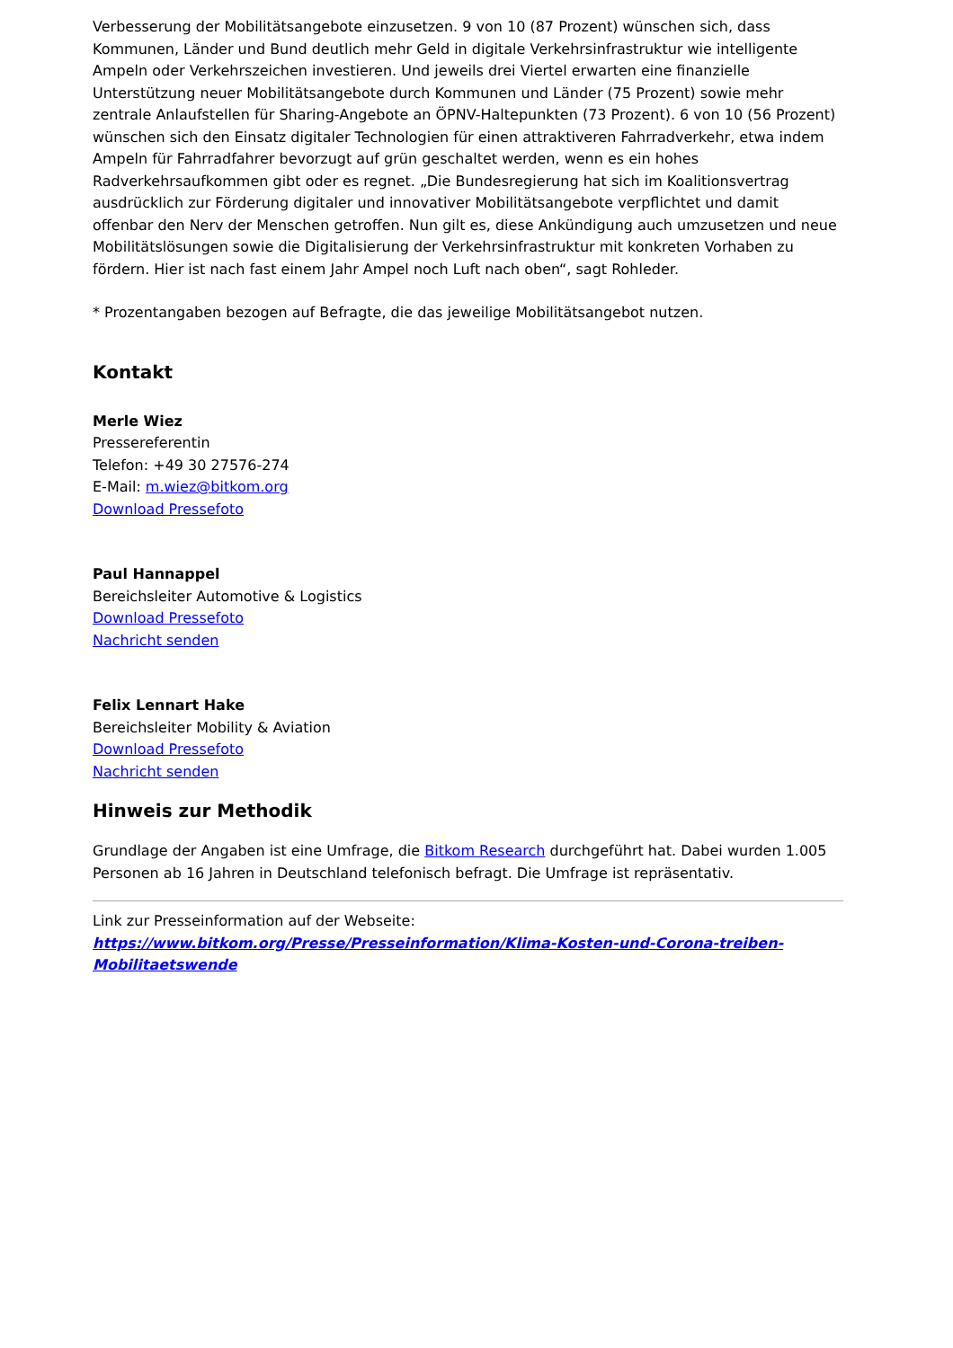Verbesserung der Mobilitätsangebote einzusetzen. 9 von 10 (87 Prozent) wünschen sich, dass Kommunen, Länder und Bund deutlich mehr Geld in digitale Verkehrsinfrastruktur wie intelligente Ampeln oder Verkehrszeichen investieren. Und jeweils drei Viertel erwarten eine finanzielle Unterstützung neuer Mobilitätsangebote durch Kommunen und Länder (75 Prozent) sowie mehr zentrale Anlaufstellen für Sharing-Angebote an ÖPNV-Haltepunkten (73 Prozent). 6 von 10 (56 Prozent) wünschen sich den Einsatz digitaler Technologien für einen attraktiveren Fahrradverkehr, etwa indem Ampeln für Fahrradfahrer bevorzugt auf grün geschaltet werden, wenn es ein hohes Radverkehrsaufkommen gibt oder es regnet. „Die Bundesregierung hat sich im Koalitionsvertrag ausdrücklich zur Förderung digitaler und innovativer Mobilitätsangebote verpflichtet und damit offenbar den Nerv der Menschen getroffen. Nun gilt es, diese Ankündigung auch umzusetzen und neue Mobilitätslösungen sowie die Digitalisierung der Verkehrsinfrastruktur mit konkreten Vorhaben zu fördern. Hier ist nach fast einem Jahr Ampel noch Luft nach oben“, sagt Rohleder.
* Prozentangaben bezogen auf Befragte, die das jeweilige Mobilitätsangebot nutzen.
Kontakt
Merle Wiez
Pressereferentin
Telefon: +49 30 27576-274
E-Mail: m.wiez@bitkom.org
Download Pressefoto
Paul Hannappel
Bereichsleiter Automotive & Logistics
Download Pressefoto
Nachricht senden
Felix Lennart Hake
Bereichsleiter Mobility & Aviation
Download Pressefoto
Nachricht senden
Hinweis zur Methodik
Grundlage der Angaben ist eine Umfrage, die Bitkom Research durchgeführt hat. Dabei wurden 1.005 Personen ab 16 Jahren in Deutschland telefonisch befragt. Die Umfrage ist repräsentativ.
Link zur Presseinformation auf der Webseite:
https://www.bitkom.org/Presse/Presseinformation/Klima-Kosten-und-Corona-treiben-Mobilitaetswende